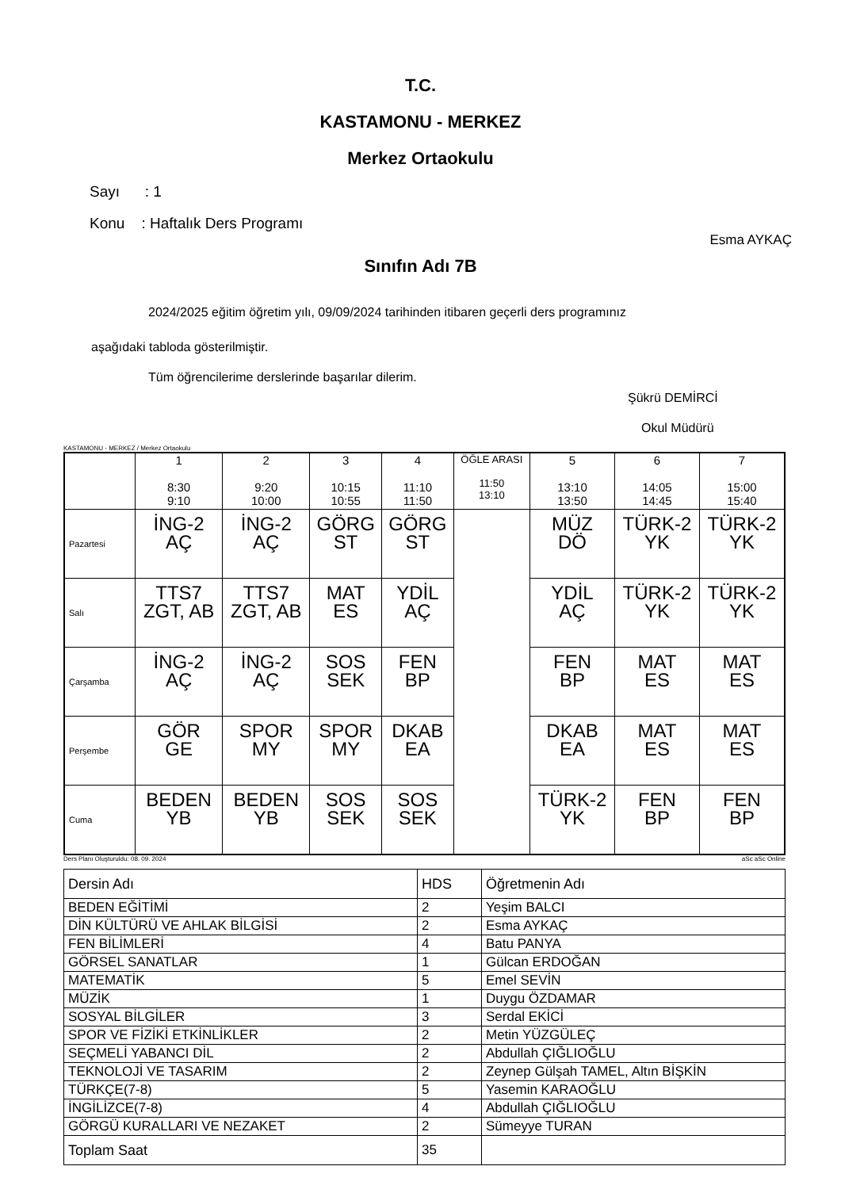T.C.
KASTAMONU - MERKEZ
Merkez Ortaokulu
Sayı : 1
Konu : Haftalık Ders Programı
Esma AYKAÇ
Sınıfın Adı 7B
2024/2025 eğitim öğretim yılı, 09/09/2024 tarihinden itibaren geçerli ders programınız
aşağıdaki tabloda gösterilmiştir.
Tüm öğrencilerime derslerinde başarılar dilerim.
Şükrü DEMİRCİ
Okul Müdürü
KASTAMONU - MERKEZ / Merkez Ortaokulu
| | 1 8:30 9:10 | 2 9:20 10:00 | 3 10:15 10:55 | 4 11:10 11:50 | ÖĞLE ARASI 11:50 13:10 | 5 13:10 13:50 | 6 14:05 14:45 | 7 15:00 15:40 |
| Pazartesi | İNG-2 AÇ | İNG-2 AÇ | GÖRG ST | GÖRG ST | | MÜZ DÖ | TÜRK-2 YK | TÜRK-2 YK |
| Salı | TTS7 ZGT, AB | TTS7 ZGT, AB | MAT ES | YDİL AÇ | | YDİL AÇ | TÜRK-2 YK | TÜRK-2 YK |
| Çarşamba | İNG-2 AÇ | İNG-2 AÇ | SOS SEK | FEN BP | | FEN BP | MAT ES | MAT ES |
| Perşembe | GÖR GE | SPOR MY | SPOR MY | DKAB EA | | DKAB EA | MAT ES | MAT ES |
| Cuma | BEDEN YB | BEDEN YB | SOS SEK | SOS SEK | | TÜRK-2 YK | FEN BP | FEN BP |
Ders Planı Oluşturuldu: 08. 09. 2024 aSc aSc Online
| Dersin Adı | HDS | Öğretmenin Adı |
| BEDEN EĞİTİMİ | 2 | Yeşim BALCI |
| DİN KÜLTÜRÜ VE AHLAK BİLGİSİ | 2 | Esma AYKAÇ |
| FEN BİLİMLERİ | 4 | Batu PANYA |
| GÖRSEL SANATLAR | 1 | Gülcan ERDOĞAN |
| MATEMATİK | 5 | Emel SEVİN |
| MÜZİK | 1 | Duygu ÖZDAMAR |
| SOSYAL BİLGİLER | 3 | Serdal EKİCİ |
| SPOR VE FİZİKİ ETKİNLİKLER | 2 | Metin YÜZGÜLEÇ |
| SEÇMELİ YABANCI DİL | 2 | Abdullah ÇIĞLIOĞLU |
| TEKNOLOJİ VE TASARIM | 2 | Zeynep Gülşah TAMEL, Altın BİŞKİN |
| TÜRKÇE(7-8) | 5 | Yasemin KARAOĞLU |
| İNGİLİZCE(7-8) | 4 | Abdullah ÇIĞLIOĞLU |
| GÖRGÜ KURALLARI VE NEZAKET | 2 | Sümeyye TURAN |
| Toplam Saat | 35 | |